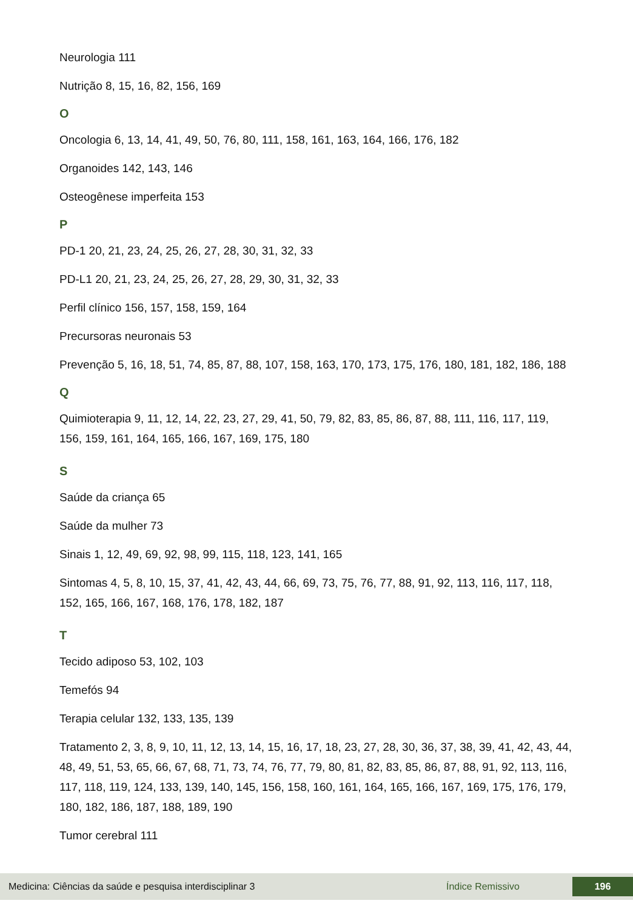Neurologia 111
Nutrição 8, 15, 16, 82, 156, 169
O
Oncologia 6, 13, 14, 41, 49, 50, 76, 80, 111, 158, 161, 163, 164, 166, 176, 182
Organoides 142, 143, 146
Osteogênese imperfeita 153
P
PD-1 20, 21, 23, 24, 25, 26, 27, 28, 30, 31, 32, 33
PD-L1 20, 21, 23, 24, 25, 26, 27, 28, 29, 30, 31, 32, 33
Perfil clínico 156, 157, 158, 159, 164
Precursoras neuronais 53
Prevenção 5, 16, 18, 51, 74, 85, 87, 88, 107, 158, 163, 170, 173, 175, 176, 180, 181, 182, 186, 188
Q
Quimioterapia 9, 11, 12, 14, 22, 23, 27, 29, 41, 50, 79, 82, 83, 85, 86, 87, 88, 111, 116, 117, 119, 156, 159, 161, 164, 165, 166, 167, 169, 175, 180
S
Saúde da criança 65
Saúde da mulher 73
Sinais 1, 12, 49, 69, 92, 98, 99, 115, 118, 123, 141, 165
Sintomas 4, 5, 8, 10, 15, 37, 41, 42, 43, 44, 66, 69, 73, 75, 76, 77, 88, 91, 92, 113, 116, 117, 118, 152, 165, 166, 167, 168, 176, 178, 182, 187
T
Tecido adiposo 53, 102, 103
Temefós 94
Terapia celular 132, 133, 135, 139
Tratamento 2, 3, 8, 9, 10, 11, 12, 13, 14, 15, 16, 17, 18, 23, 27, 28, 30, 36, 37, 38, 39, 41, 42, 43, 44, 48, 49, 51, 53, 65, 66, 67, 68, 71, 73, 74, 76, 77, 79, 80, 81, 82, 83, 85, 86, 87, 88, 91, 92, 113, 116, 117, 118, 119, 124, 133, 139, 140, 145, 156, 158, 160, 161, 164, 165, 166, 167, 169, 175, 176, 179, 180, 182, 186, 187, 188, 189, 190
Tumor cerebral 111
Medicina: Ciências da saúde e pesquisa interdisciplinar 3 Índice Remissivo 196